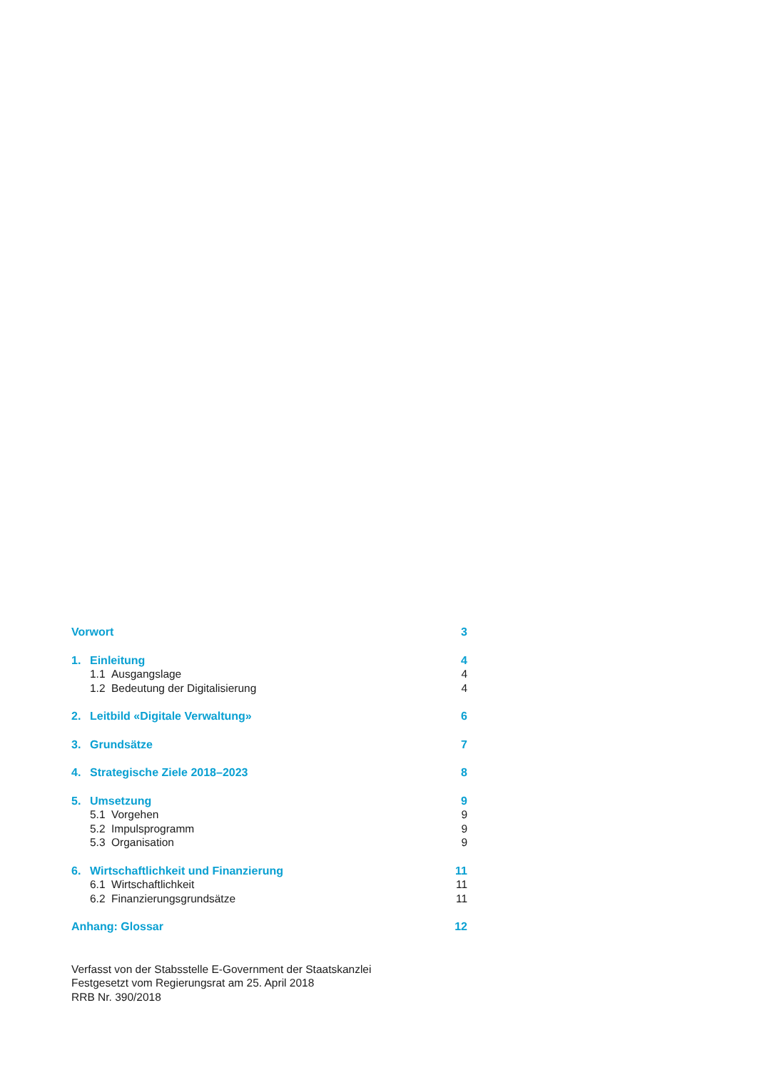Vorwort 3
1. Einleitung 4
1.1 Ausgangslage 4
1.2 Bedeutung der Digitalisierung 4
2. Leitbild «Digitale Verwaltung» 6
3. Grundsätze 7
4. Strategische Ziele 2018–2023 8
5. Umsetzung 9
5.1 Vorgehen 9
5.2 Impulsprogramm 9
5.3 Organisation 9
6. Wirtschaftlichkeit und Finanzierung 11
6.1 Wirtschaftlichkeit 11
6.2 Finanzierungsgrundsätze 11
Anhang: Glossar 12
Verfasst von der Stabsstelle E-Government der Staatskanzlei
Festgesetzt vom Regierungsrat am 25. April 2018
RRB Nr. 390/2018